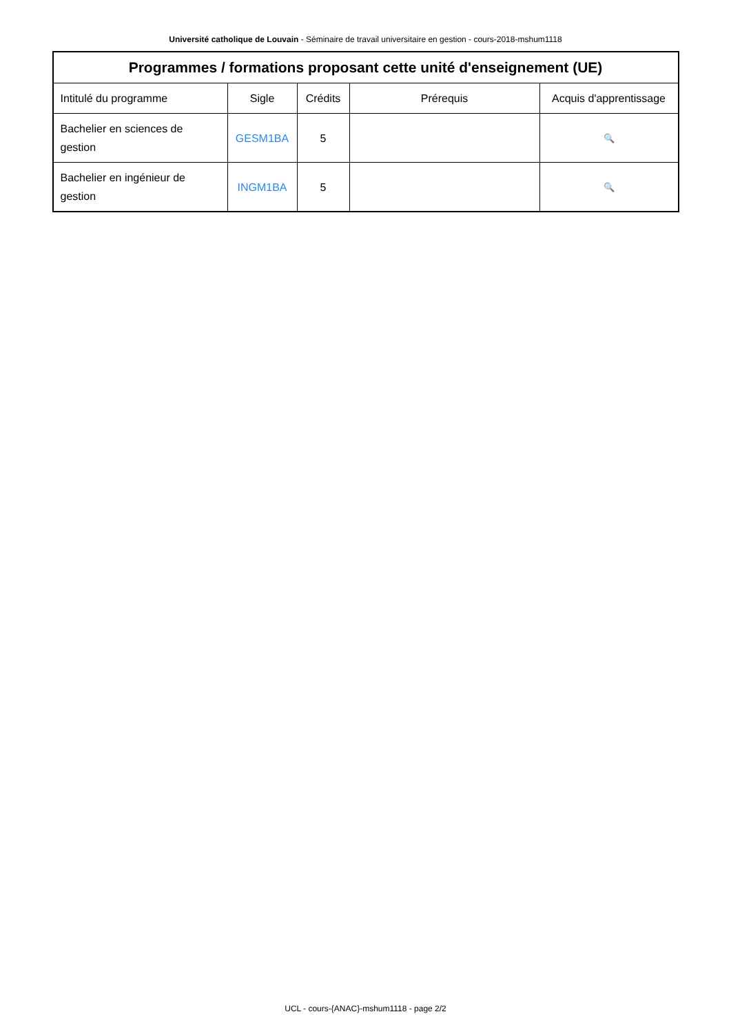Université catholique de Louvain - Séminaire de travail universitaire en gestion - cours-2018-mshum1118
| Programmes / formations proposant cette unité d'enseignement (UE) | | | | |
| --- | --- | --- | --- | --- |
| Intitulé du programme | Sigle | Crédits | Prérequis | Acquis d'apprentissage |
| Bachelier en sciences de gestion | GESM1BA | 5 | | 🔍 |
| Bachelier en ingénieur de gestion | INGM1BA | 5 | | 🔍 |
UCL - cours-{ANAC}-mshum1118 - page 2/2